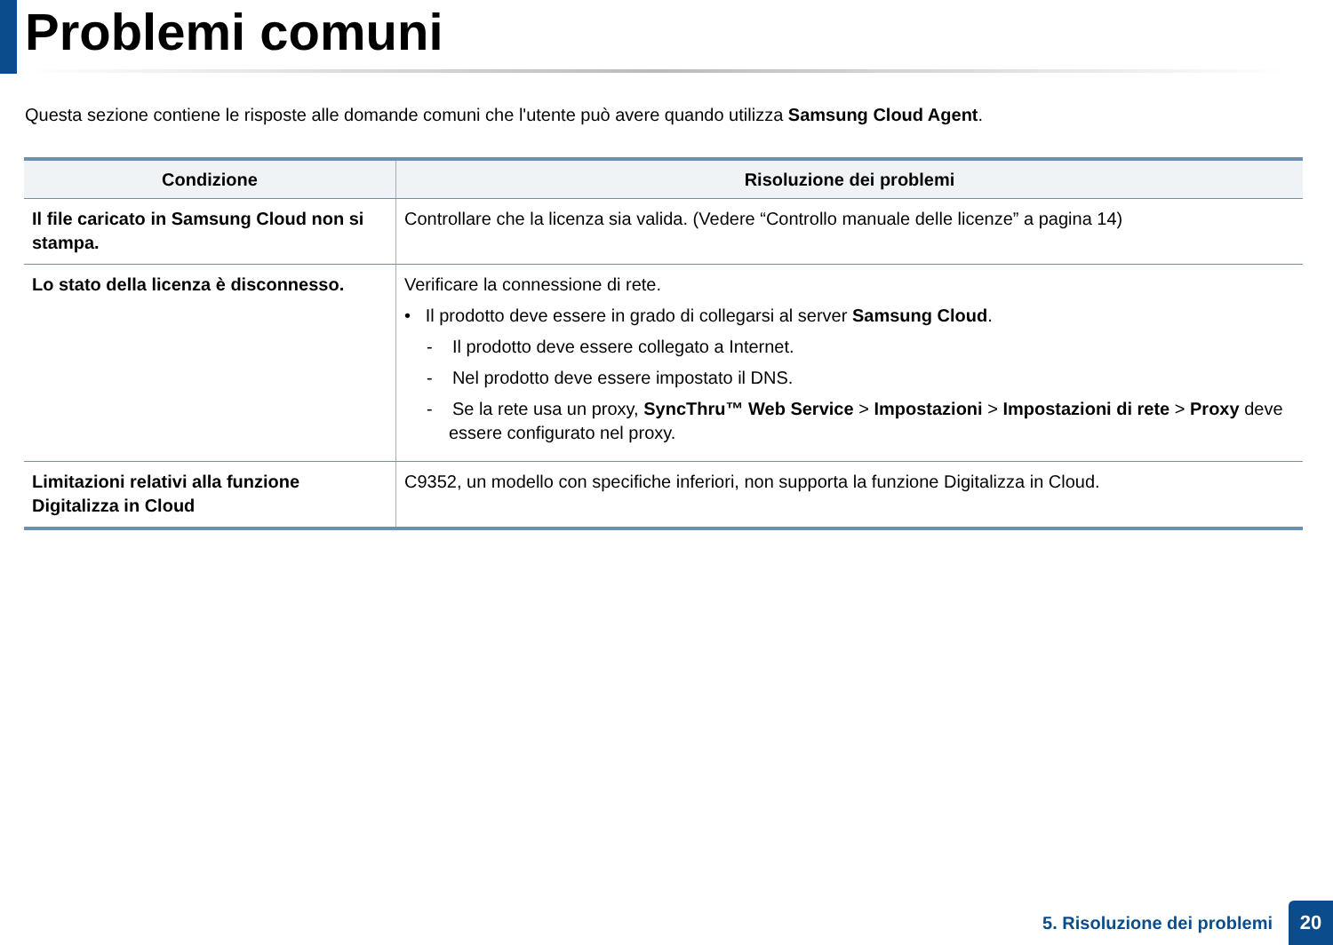Problemi comuni
Questa sezione contiene le risposte alle domande comuni che l'utente può avere quando utilizza Samsung Cloud Agent.
| Condizione | Risoluzione dei problemi |
| --- | --- |
| Il file caricato in Samsung Cloud non si stampa. | Controllare che la licenza sia valida. (Vedere “Controllo manuale delle licenze” a pagina 14) |
| Lo stato della licenza è disconnesso. | Verificare la connessione di rete. • Il prodotto deve essere in grado di collegarsi al server Samsung Cloud . - Il prodotto deve essere collegato a Internet. - Nel prodotto deve essere impostato il DNS. - Se la rete usa un proxy, SyncThru™ Web Service > Impostazioni > Impostazioni di rete > Proxy deve essere configurato nel proxy. |
| Limitazioni relativi alla funzione Digitalizza in Cloud | C9352, un modello con specifiche inferiori, non supporta la funzione Digitalizza in Cloud. |
5. Risoluzione dei problemi
20